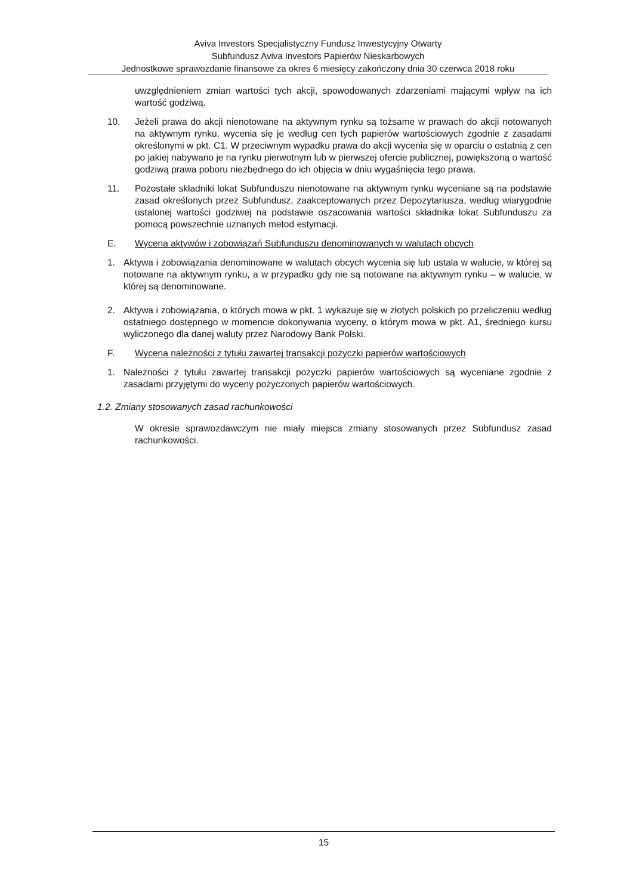Aviva Investors Specjalistyczny Fundusz Inwestycyjny Otwarty
Subfundusz Aviva Investors Papierów Nieskarbowych
Jednostkowe sprawozdanie finansowe za okres 6 miesięcy zakończony dnia 30 czerwca 2018 roku
uwzględnieniem zmian wartości tych akcji, spowodowanych zdarzeniami mającymi wpływ na ich wartość godziwą.
10. Jeżeli prawa do akcji nienotowane na aktywnym rynku są tożsame w prawach do akcji notowanych na aktywnym rynku, wycenia się je według cen tych papierów wartościowych zgodnie z zasadami określonymi w pkt. C1. W przeciwnym wypadku prawa do akcji wycenia się w oparciu o ostatnią z cen po jakiej nabywano je na rynku pierwotnym lub w pierwszej ofercie publicznej, powiększoną o wartość godziwą prawa poboru niezbędnego do ich objęcia w dniu wygaśnięcia tego prawa.
11. Pozostałe składniki lokat Subfunduszu nienotowane na aktywnym rynku wyceniane są na podstawie zasad określonych przez Subfundusz, zaakceptowanych przez Depozytariusza, według wiarygodnie ustalonej wartości godziwej na podstawie oszacowania wartości składnika lokat Subfunduszu za pomocą powszechnie uznanych metod estymacji.
E. Wycena aktywów i zobowiązań Subfunduszu denominowanych w walutach obcych
1. Aktywa i zobowiązania denominowane w walutach obcych wycenia się lub ustala w walucie, w której są notowane na aktywnym rynku, a w przypadku gdy nie są notowane na aktywnym rynku – w walucie, w której są denominowane.
2. Aktywa i zobowiązania, o których mowa w pkt. 1 wykazuje się w złotych polskich po przeliczeniu według ostatniego dostępnego w momencie dokonywania wyceny, o którym mowa w pkt. A1, średniego kursu wyliczonego dla danej waluty przez Narodowy Bank Polski.
F. Wycena należności z tytułu zawartej transakcji pożyczki papierów wartościowych
1. Należności z tytułu zawartej transakcji pożyczki papierów wartościowych są wyceniane zgodnie z zasadami przyjętymi do wyceny pożyczonych papierów wartościowych.
1.2. Zmiany stosowanych zasad rachunkowości
W okresie sprawozdawczym nie miały miejsca zmiany stosowanych przez Subfundusz zasad rachunkowości.
15